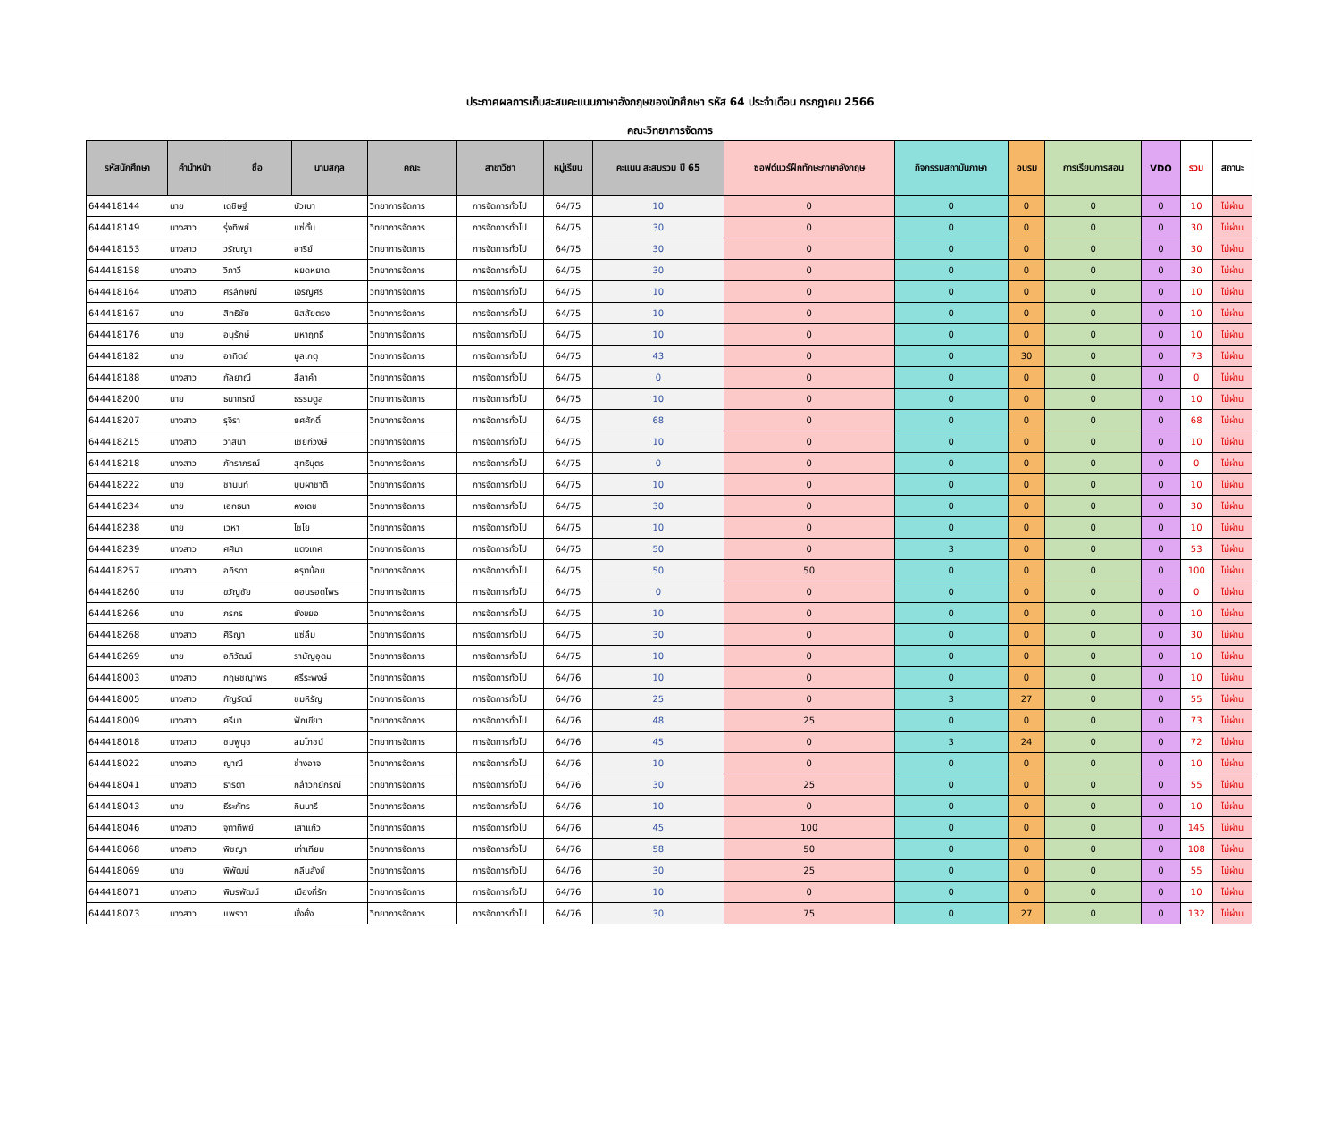ประกาศผลการเก็บสะสมคะแนนภาษาอังกฤษของนักศึกษา รหัส 64 ประจำเดือน กรกฎาคม 2566
คณะวิทยาการจัดการ
| รหัสนักศึกษา | คำนำหน้า | ชื่อ | นามสกุล | คณะ | สาขาวิชา | หมู่เรียน | คะแนน สะสมรวม ปี 65 | ซอฟต์แวร์ฝึกทักษะภาษาอังกฤษ | กิจกรรมสถาบันภาษา | อบรม | การเรียนการสอน | VDO | รวม | สถานะ |
| --- | --- | --- | --- | --- | --- | --- | --- | --- | --- | --- | --- | --- | --- | --- |
| 644418144 | นาย | เดชิษฐ์ | บัวเบา | วิทยาการจัดการ | การจัดการทั่วไป | 64/75 | 10 | 0 | 0 | 0 | 0 | 0 | 10 | ไม่ผ่าน |
| 644418149 | นางสาว | รุ่งทิพย์ | แซ่ตั้น | วิทยาการจัดการ | การจัดการทั่วไป | 64/75 | 30 | 0 | 0 | 0 | 0 | 0 | 30 | ไม่ผ่าน |
| 644418153 | นางสาว | วรัณญา | อารีย์ | วิทยาการจัดการ | การจัดการทั่วไป | 64/75 | 30 | 0 | 0 | 0 | 0 | 0 | 30 | ไม่ผ่าน |
| 644418158 | นางสาว | วิภาวี | หยดหยาด | วิทยาการจัดการ | การจัดการทั่วไป | 64/75 | 30 | 0 | 0 | 0 | 0 | 0 | 30 | ไม่ผ่าน |
| 644418164 | นางสาว | ศิริลักษณ์ | เจริญศิริ | วิทยาการจัดการ | การจัดการทั่วไป | 64/75 | 10 | 0 | 0 | 0 | 0 | 0 | 10 | ไม่ผ่าน |
| 644418167 | นาย | สิทธิชัย | นิสสัยตรง | วิทยาการจัดการ | การจัดการทั่วไป | 64/75 | 10 | 0 | 0 | 0 | 0 | 0 | 10 | ไม่ผ่าน |
| 644418176 | นาย | อนุรักษ์ | มหาฤทธิ์ | วิทยาการจัดการ | การจัดการทั่วไป | 64/75 | 10 | 0 | 0 | 0 | 0 | 0 | 10 | ไม่ผ่าน |
| 644418182 | นาย | อาทิตย์ | มูลเกตุ | วิทยาการจัดการ | การจัดการทั่วไป | 64/75 | 43 | 0 | 0 | 30 | 0 | 0 | 73 | ไม่ผ่าน |
| 644418188 | นางสาว | กัลยาณี | สีลาคำ | วิทยาการจัดการ | การจัดการทั่วไป | 64/75 | 0 | 0 | 0 | 0 | 0 | 0 | 0 | ไม่ผ่าน |
| 644418200 | นาย | ธนากรณ์ | ธรรมดูล | วิทยาการจัดการ | การจัดการทั่วไป | 64/75 | 10 | 0 | 0 | 0 | 0 | 0 | 10 | ไม่ผ่าน |
| 644418207 | นางสาว | รุจิรา | ยศศักดิ์ | วิทยาการจัดการ | การจัดการทั่วไป | 64/75 | 68 | 0 | 0 | 0 | 0 | 0 | 68 | ไม่ผ่าน |
| 644418215 | นางสาว | วาสนา | เชยกีวงษ์ | วิทยาการจัดการ | การจัดการทั่วไป | 64/75 | 10 | 0 | 0 | 0 | 0 | 0 | 10 | ไม่ผ่าน |
| 644418218 | นางสาว | ภัทราภรณ์ | สุทธิบุตร | วิทยาการจัดการ | การจัดการทั่วไป | 64/75 | 0 | 0 | 0 | 0 | 0 | 0 | 0 | ไม่ผ่าน |
| 644418222 | นาย | ชานนท์ | บุบผาชาติ | วิทยาการจัดการ | การจัดการทั่วไป | 64/75 | 10 | 0 | 0 | 0 | 0 | 0 | 10 | ไม่ผ่าน |
| 644418234 | นาย | เอกธนา | คงเดช | วิทยาการจัดการ | การจัดการทั่วไป | 64/75 | 30 | 0 | 0 | 0 | 0 | 0 | 30 | ไม่ผ่าน |
| 644418238 | นาย | เวหา | ไชโย | วิทยาการจัดการ | การจัดการทั่วไป | 64/75 | 10 | 0 | 0 | 0 | 0 | 0 | 10 | ไม่ผ่าน |
| 644418239 | นางสาว | ศศิมา | แตงเทศ | วิทยาการจัดการ | การจัดการทั่วไป | 64/75 | 50 | 0 | 3 | 0 | 0 | 0 | 53 | ไม่ผ่าน |
| 644418257 | นางสาว | อภิรดา | ครุฑน้อย | วิทยาการจัดการ | การจัดการทั่วไป | 64/75 | 50 | 50 | 0 | 0 | 0 | 0 | 100 | ไม่ผ่าน |
| 644418260 | นาย | ขวัญชัย | ดอนรอดไพร | วิทยาการจัดการ | การจัดการทั่วไป | 64/75 | 0 | 0 | 0 | 0 | 0 | 0 | 0 | ไม่ผ่าน |
| 644418266 | นาย | ภรกร | ยังขยอ | วิทยาการจัดการ | การจัดการทั่วไป | 64/75 | 10 | 0 | 0 | 0 | 0 | 0 | 10 | ไม่ผ่าน |
| 644418268 | นางสาว | ศิริญา | แซ่ลิ้ม | วิทยาการจัดการ | การจัดการทั่วไป | 64/75 | 30 | 0 | 0 | 0 | 0 | 0 | 30 | ไม่ผ่าน |
| 644418269 | นาย | อภิวัฒน์ | รามัญอุดม | วิทยาการจัดการ | การจัดการทั่วไป | 64/75 | 10 | 0 | 0 | 0 | 0 | 0 | 10 | ไม่ผ่าน |
| 644418003 | นางสาว | กฤษชญาพร | ศรีระพงษ์ | วิทยาการจัดการ | การจัดการทั่วไป | 64/76 | 10 | 0 | 0 | 0 | 0 | 0 | 10 | ไม่ผ่าน |
| 644418005 | นางสาว | กัญรัตน์ | ชุมหิรัญ | วิทยาการจัดการ | การจัดการทั่วไป | 64/76 | 25 | 0 | 3 | 27 | 0 | 0 | 55 | ไม่ผ่าน |
| 644418009 | นางสาว | ครีมา | ฟักเขียว | วิทยาการจัดการ | การจัดการทั่วไป | 64/76 | 48 | 25 | 0 | 0 | 0 | 0 | 73 | ไม่ผ่าน |
| 644418018 | นางสาว | ชมพูนุช | สมโภชน์ | วิทยาการจัดการ | การจัดการทั่วไป | 64/76 | 45 | 0 | 3 | 24 | 0 | 0 | 72 | ไม่ผ่าน |
| 644418022 | นางสาว | ญาณี | ช่างอาจ | วิทยาการจัดการ | การจัดการทั่วไป | 64/76 | 10 | 0 | 0 | 0 | 0 | 0 | 10 | ไม่ผ่าน |
| 644418041 | นางสาว | ธาริตา | กล้าวิกย์กรณ์ | วิทยาการจัดการ | การจัดการทั่วไป | 64/76 | 30 | 25 | 0 | 0 | 0 | 0 | 55 | ไม่ผ่าน |
| 644418043 | นาย | ธีระภัทร | กินนารี | วิทยาการจัดการ | การจัดการทั่วไป | 64/76 | 10 | 0 | 0 | 0 | 0 | 0 | 10 | ไม่ผ่าน |
| 644418046 | นางสาว | จุฑาทิพย์ | เสาแก้ว | วิทยาการจัดการ | การจัดการทั่วไป | 64/76 | 45 | 100 | 0 | 0 | 0 | 0 | 145 | ไม่ผ่าน |
| 644418068 | นางสาว | พิชญา | เท่าเทียม | วิทยาการจัดการ | การจัดการทั่วไป | 64/76 | 58 | 50 | 0 | 0 | 0 | 0 | 108 | ไม่ผ่าน |
| 644418069 | นาย | พิพัฒน์ | กลิ่นสังข์ | วิทยาการจัดการ | การจัดการทั่วไป | 64/76 | 30 | 25 | 0 | 0 | 0 | 0 | 55 | ไม่ผ่าน |
| 644418071 | นางสาว | พิมรพัฒน์ | เมืองที่รัก | วิทยาการจัดการ | การจัดการทั่วไป | 64/76 | 10 | 0 | 0 | 0 | 0 | 0 | 10 | ไม่ผ่าน |
| 644418073 | นางสาว | แพรวา | มั่งคั่ง | วิทยาการจัดการ | การจัดการทั่วไป | 64/76 | 30 | 75 | 0 | 27 | 0 | 0 | 132 | ไม่ผ่าน |